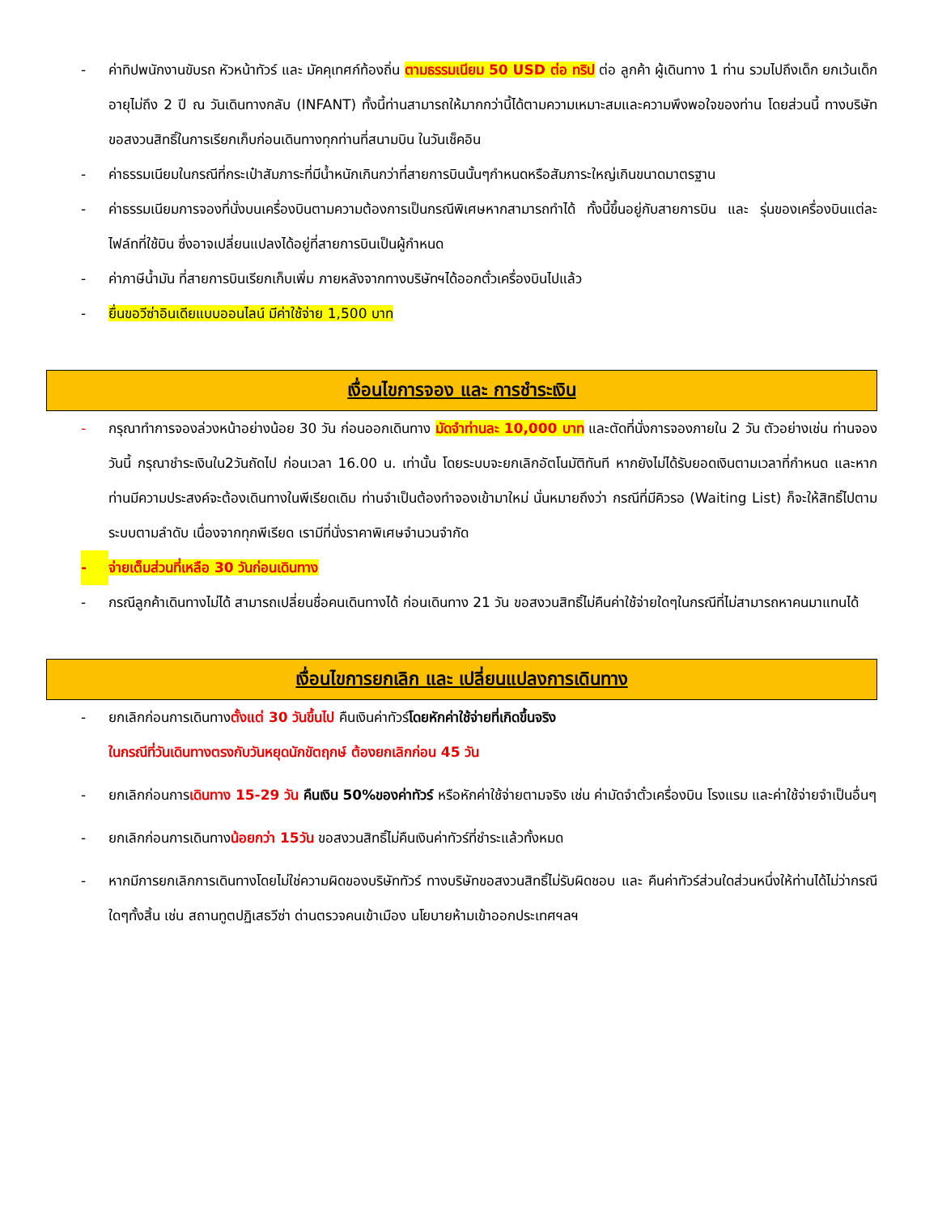- ค่าทิปพนักงานขับรถ หัวหน้าทัวร์ และ มัคคุเทศก์ท้องถิ่น ตามธรรมเนียม 50 USD ต่อ ทริป ต่อ ลูกค้า ผู้เดินทาง 1 ท่าน รวมไปถึงเด็ก ยกเว้นเด็กอายุไม่ถึง 2 ปี ณ วันเดินทางกลับ (INFANT) ทั้งนี้ท่านสามารถให้มากกว่านี้ได้ตามความเหมาะสมและความพึงพอใจของท่าน โดยส่วนนี้ ทางบริษัทขอสงวนสิทธิ์ในการเรียกเก็บก่อนเดินทางทุกท่านที่สนามบิน ในวันเช็คอิน
- ค่าธรรมเนียมในกรณีที่กระเป๋าสัมภาระที่มีน้ำหนักเกินกว่าที่สายการบินนั้นๆกำหนดหรือสัมภาระใหญ่เกินขนาดมาตรฐาน
- ค่าธรรมเนียมการจองที่นั่งบนเครื่องบินตามความต้องการเป็นกรณีพิเศษหากสามารถทำได้ ทั้งนี้ขึ้นอยู่กับสายการบิน และ รุ่นของเครื่องบินแต่ละไฟล์ทที่ใช้บิน ซึ่งอาจเปลี่ยนแปลงได้อยู่ที่สายการบินเป็นผู้กำหนด
- ค่าภาษีน้ำมัน ที่สายการบินเรียกเก็บเพิ่ม ภายหลังจากทางบริษัทฯได้ออกตั๋วเครื่องบินไปแล้ว
- ยื่นขอวีซ่าอินเดียแบบออนไลน์ มีค่าใช้จ่าย 1,500 บาท
เงื่อนไขการจอง และ การชำระเงิน
- กรุณาทำการจองล่วงหน้าอย่างน้อย 30 วัน ก่อนออกเดินทาง มัดจำท่านละ 10,000 บาท และตัดที่นั่งการจองภายใน 2 วัน ตัวอย่างเช่น ท่านจองวันนี้ กรุณาชำระเงินใน2วันถัดไป ก่อนเวลา 16.00 น. เท่านั้น โดยระบบจะยกเลิกอัตโนมัติทันที หากยังไม่ได้รับยอดเงินตามเวลาที่กำหนด และหากท่านมีความประสงค์จะต้องเดินทางในพีเรียดเดิม ท่านจำเป็นต้องทำจองเข้ามาใหม่ นั่นหมายถึงว่า กรณีที่มีคิวรอ (Waiting List) ก็จะให้สิทธิ์ไปตามระบบตามลำดับ เนื่องจากทุกพีเรียด เรามีที่นั่งราคาพิเศษจำนวนจำกัด
- จ่ายเต็มส่วนที่เหลือ 30 วันก่อนเดินทาง
- กรณีลูกค้าเดินทางไม่ได้ สามารถเปลี่ยนชื่อคนเดินทางได้ ก่อนเดินทาง 21 วัน ขอสงวนสิทธิ์ไม่คืนค่าใช้จ่ายใดๆในกรณีที่ไม่สามารถหาคนมาแทนได้
เงื่อนไขการยกเลิก และ เปลี่ยนแปลงการเดินทาง
- ยกเลิกก่อนการเดินทางตั้งแต่ 30 วันขึ้นไป คืนเงินค่าทัวร์โดยหักค่าใช้จ่ายที่เกิดขึ้นจริง
ในกรณีที่วันเดินทางตรงกับวันหยุดนักขัตฤกษ์ ต้องยกเลิกก่อน 45 วัน
- ยกเลิกก่อนการเดินทาง 15-29 วัน คืนเงิน 50%ของค่าทัวร์ หรือหักค่าใช้จ่ายตามจริง เช่น ค่ามัดจำตั๋วเครื่องบิน โรงแรม และค่าใช้จ่ายจำเป็นอื่นๆ
- ยกเลิกก่อนการเดินทางน้อยกว่า 15วัน ขอสงวนสิทธิ์ไม่คืนเงินค่าทัวร์ที่ชำระแล้วทั้งหมด
- หากมีการยกเลิกการเดินทางโดยไม่ใช่ความผิดของบริษัททัวร์ ทางบริษัทขอสงวนสิทธิ์ไม่รับผิดชอบ และ คืนค่าทัวร์ส่วนใดส่วนหนึ่งให้ท่านได้ไม่ว่ากรณีใดๆทั้งสิ้น เช่น สถานทูตปฏิเสธวีซ่า ด่านตรวจคนเข้าเมือง นโยบายห้ามเข้าออกประเทศฯลฯ